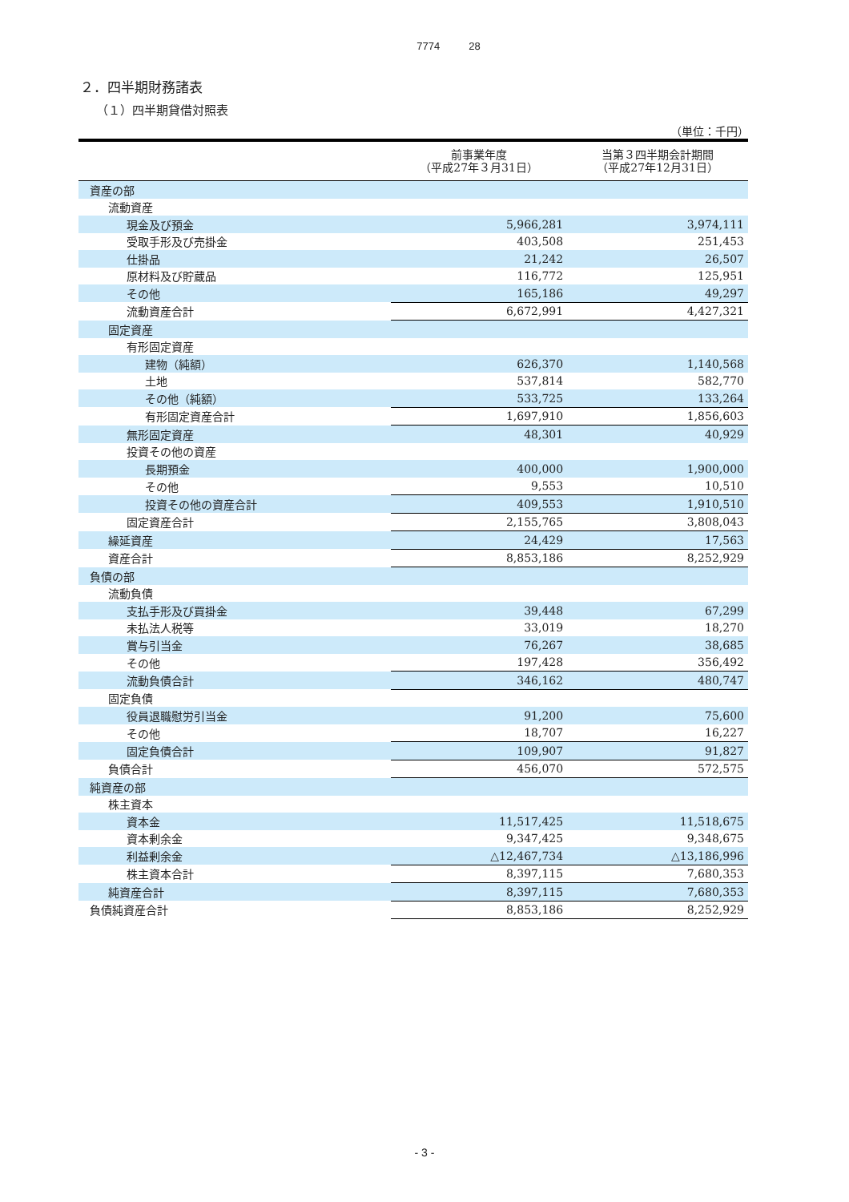7774 28
２．四半期財務諸表
（１）四半期貸借対照表
（単位：千円）
| | 前事業年度 （平成27年３月31日） | 当第３四半期会計期間 （平成27年12月31日） |
| --- | --- | --- |
| 資産の部 | | |
| 流動資産 | | |
| 現金及び預金 | 5,966,281 | 3,974,111 |
| 受取手形及び売掛金 | 403,508 | 251,453 |
| 仕掛品 | 21,242 | 26,507 |
| 原材料及び貯蔵品 | 116,772 | 125,951 |
| その他 | 165,186 | 49,297 |
| 流動資産合計 | 6,672,991 | 4,427,321 |
| 固定資産 | | |
| 有形固定資産 | | |
| 建物（純額） | 626,370 | 1,140,568 |
| 土地 | 537,814 | 582,770 |
| その他（純額） | 533,725 | 133,264 |
| 有形固定資産合計 | 1,697,910 | 1,856,603 |
| 無形固定資産 | 48,301 | 40,929 |
| 投資その他の資産 | | |
| 長期預金 | 400,000 | 1,900,000 |
| その他 | 9,553 | 10,510 |
| 投資その他の資産合計 | 409,553 | 1,910,510 |
| 固定資産合計 | 2,155,765 | 3,808,043 |
| 繰延資産 | 24,429 | 17,563 |
| 資産合計 | 8,853,186 | 8,252,929 |
| 負債の部 | | |
| 流動負債 | | |
| 支払手形及び買掛金 | 39,448 | 67,299 |
| 未払法人税等 | 33,019 | 18,270 |
| 賞与引当金 | 76,267 | 38,685 |
| その他 | 197,428 | 356,492 |
| 流動負債合計 | 346,162 | 480,747 |
| 固定負債 | | |
| 役員退職慰労引当金 | 91,200 | 75,600 |
| その他 | 18,707 | 16,227 |
| 固定負債合計 | 109,907 | 91,827 |
| 負債合計 | 456,070 | 572,575 |
| 純資産の部 | | |
| 株主資本 | | |
| 資本金 | 11,517,425 | 11,518,675 |
| 資本剰余金 | 9,347,425 | 9,348,675 |
| 利益剰余金 | △12,467,734 | △13,186,996 |
| 株主資本合計 | 8,397,115 | 7,680,353 |
| 純資産合計 | 8,397,115 | 7,680,353 |
| 負債純資産合計 | 8,853,186 | 8,252,929 |
- 3 -